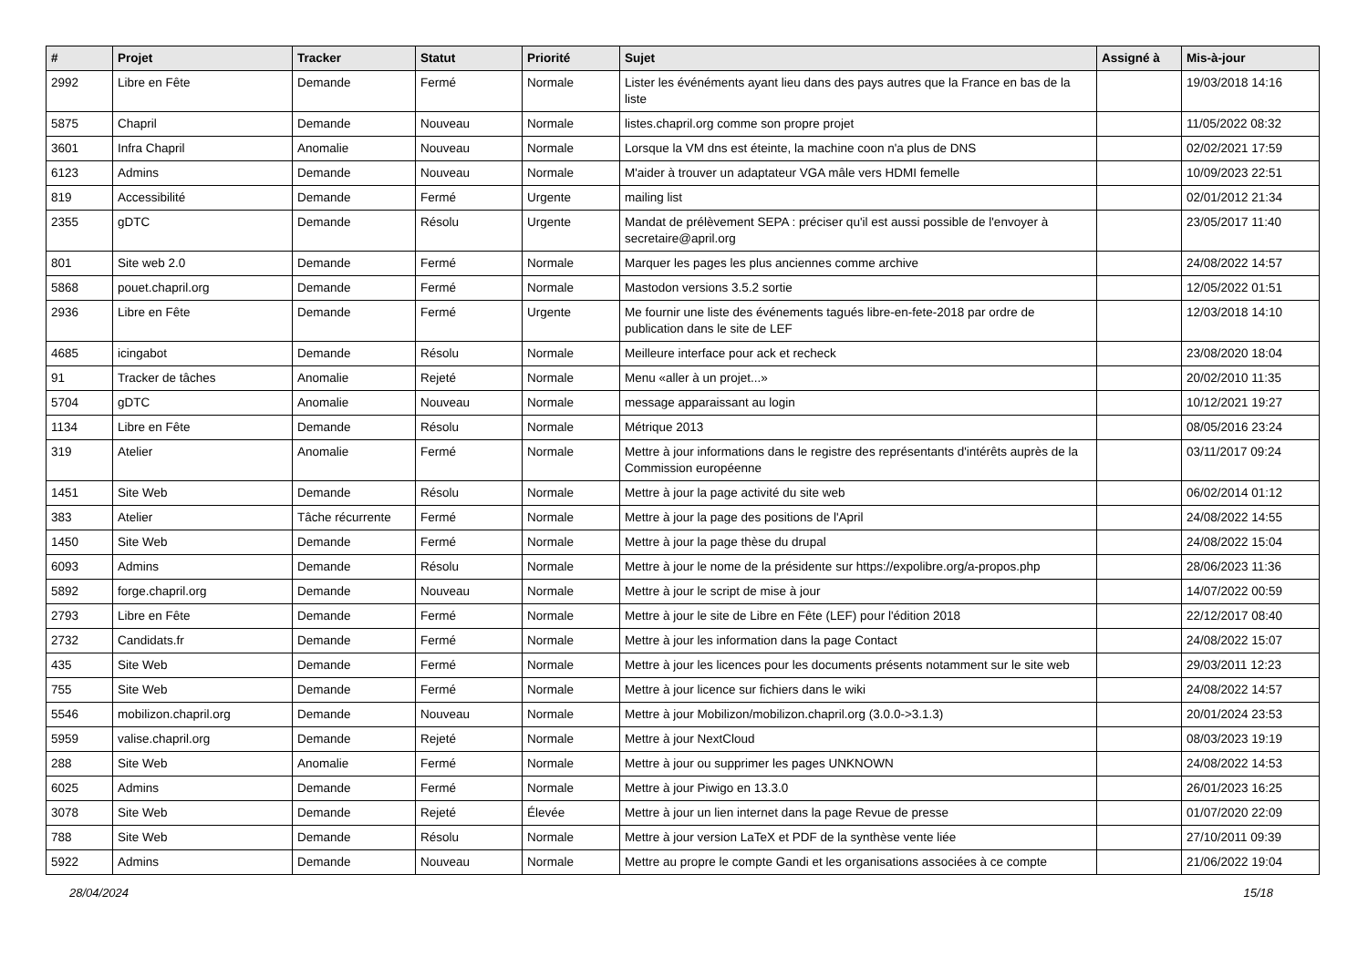| # | Projet | Tracker | Statut | Priorité | Sujet | Assigné à | Mis-à-jour |
| --- | --- | --- | --- | --- | --- | --- | --- |
| 2992 | Libre en Fête | Demande | Fermé | Normale | Lister les événéments ayant lieu dans des pays autres que la France en bas de la liste | | 19/03/2018 14:16 |
| 5875 | Chapril | Demande | Nouveau | Normale | listes.chapril.org comme son propre projet | | 11/05/2022 08:32 |
| 3601 | Infra Chapril | Anomalie | Nouveau | Normale | Lorsque la VM dns est éteinte, la machine coon n'a plus de DNS | | 02/02/2021 17:59 |
| 6123 | Admins | Demande | Nouveau | Normale | M'aider à trouver un adaptateur VGA mâle vers HDMI femelle | | 10/09/2023 22:51 |
| 819 | Accessibilité | Demande | Fermé | Urgente | mailing list | | 02/01/2012 21:34 |
| 2355 | gDTC | Demande | Résolu | Urgente | Mandat de prélèvement SEPA : préciser qu'il est aussi possible de l'envoyer à secretaire@april.org | | 23/05/2017 11:40 |
| 801 | Site web 2.0 | Demande | Fermé | Normale | Marquer les pages les plus anciennes comme archive | | 24/08/2022 14:57 |
| 5868 | pouet.chapril.org | Demande | Fermé | Normale | Mastodon versions 3.5.2 sortie | | 12/05/2022 01:51 |
| 2936 | Libre en Fête | Demande | Fermé | Urgente | Me fournir une liste des événements tagués libre-en-fete-2018 par ordre de publication dans le site de LEF | | 12/03/2018 14:10 |
| 4685 | icingabot | Demande | Résolu | Normale | Meilleure interface pour ack et recheck | | 23/08/2020 18:04 |
| 91 | Tracker de tâches | Anomalie | Rejeté | Normale | Menu «aller à un projet...» | | 20/02/2010 11:35 |
| 5704 | gDTC | Anomalie | Nouveau | Normale | message apparaissant au login | | 10/12/2021 19:27 |
| 1134 | Libre en Fête | Demande | Résolu | Normale | Métrique 2013 | | 08/05/2016 23:24 |
| 319 | Atelier | Anomalie | Fermé | Normale | Mettre à jour informations dans le registre des représentants d'intérêts auprès de la Commission européenne | | 03/11/2017 09:24 |
| 1451 | Site Web | Demande | Résolu | Normale | Mettre à jour la page activité du site web | | 06/02/2014 01:12 |
| 383 | Atelier | Tâche récurrente | Fermé | Normale | Mettre à jour la page des positions de l'April | | 24/08/2022 14:55 |
| 1450 | Site Web | Demande | Fermé | Normale | Mettre à jour la page thèse du drupal | | 24/08/2022 15:04 |
| 6093 | Admins | Demande | Résolu | Normale | Mettre à jour le nome de la présidente sur https://expolibre.org/a-propos.php | | 28/06/2023 11:36 |
| 5892 | forge.chapril.org | Demande | Nouveau | Normale | Mettre à jour le script de mise à jour | | 14/07/2022 00:59 |
| 2793 | Libre en Fête | Demande | Fermé | Normale | Mettre à jour le site de Libre en Fête (LEF) pour l'édition 2018 | | 22/12/2017 08:40 |
| 2732 | Candidats.fr | Demande | Fermé | Normale | Mettre à jour les information dans la page Contact | | 24/08/2022 15:07 |
| 435 | Site Web | Demande | Fermé | Normale | Mettre à jour les licences pour les documents présents notamment sur le site web | | 29/03/2011 12:23 |
| 755 | Site Web | Demande | Fermé | Normale | Mettre à jour licence sur fichiers dans le wiki | | 24/08/2022 14:57 |
| 5546 | mobilizon.chapril.org | Demande | Nouveau | Normale | Mettre à jour Mobilizon/mobilizon.chapril.org (3.0.0->3.1.3) | | 20/01/2024 23:53 |
| 5959 | valise.chapril.org | Demande | Rejeté | Normale | Mettre à jour NextCloud | | 08/03/2023 19:19 |
| 288 | Site Web | Anomalie | Fermé | Normale | Mettre à jour ou supprimer les pages UNKNOWN | | 24/08/2022 14:53 |
| 6025 | Admins | Demande | Fermé | Normale | Mettre à jour Piwigo en 13.3.0 | | 26/01/2023 16:25 |
| 3078 | Site Web | Demande | Rejeté | Élevée | Mettre à jour un lien internet dans la page Revue de presse | | 01/07/2020 22:09 |
| 788 | Site Web | Demande | Résolu | Normale | Mettre à jour version LaTeX et PDF de la synthèse vente liée | | 27/10/2011 09:39 |
| 5922 | Admins | Demande | Nouveau | Normale | Mettre au propre le compte Gandi et les organisations associées à ce compte | | 21/06/2022 19:04 |
28/04/2024 15/18